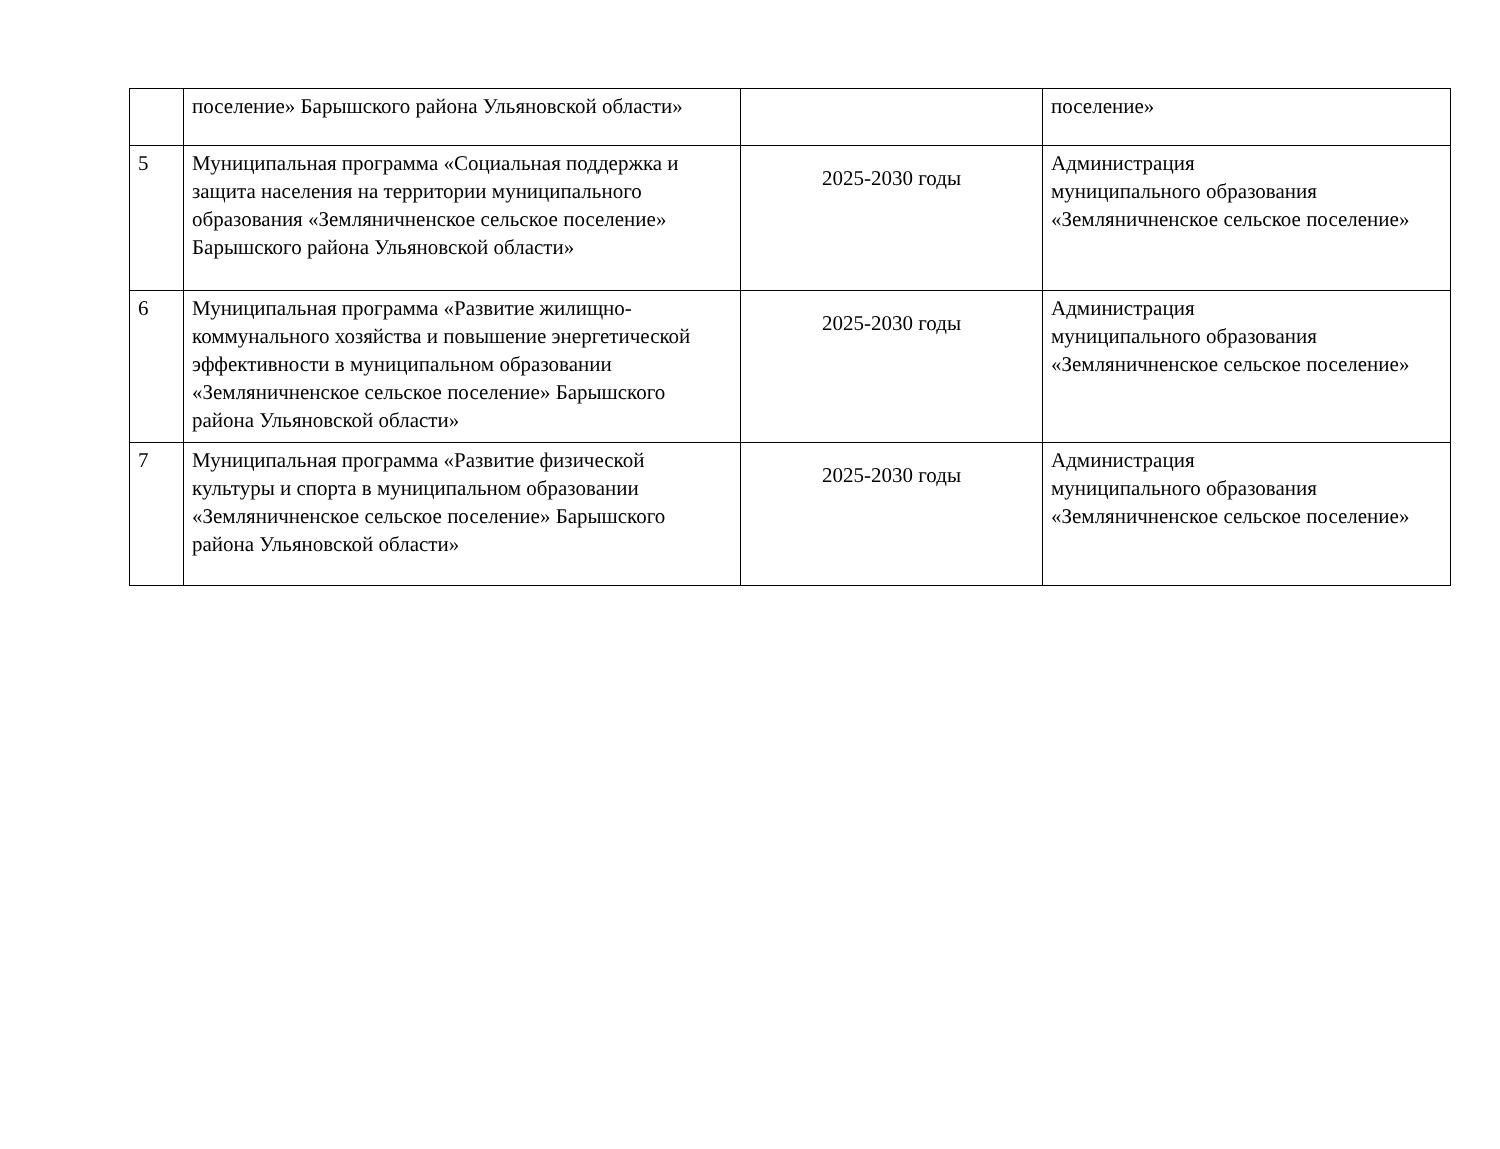| | поселение» Барышского района Ульяновской области» | | поселение» |
| 5 | Муниципальная программа «Социальная поддержка и защита населения на территории муниципального образования «Земляничненское сельское поселение» Барышского района Ульяновской области» | 2025-2030 годы | Администрация муниципального образования «Земляничненское сельское поселение» |
| 6 | Муниципальная программа «Развитие жилищно-коммунального хозяйства и повышение энергетической эффективности в муниципальном образовании «Земляничненское сельское поселение» Барышского района Ульяновской области» | 2025-2030 годы | Администрация муниципального образования «Земляничненское сельское поселение» |
| 7 | Муниципальная программа «Развитие физической культуры и спорта в муниципальном образовании «Земляничненское сельское поселение» Барышского района Ульяновской области» | 2025-2030 годы | Администрация муниципального образования «Земляничненское сельское поселение» |